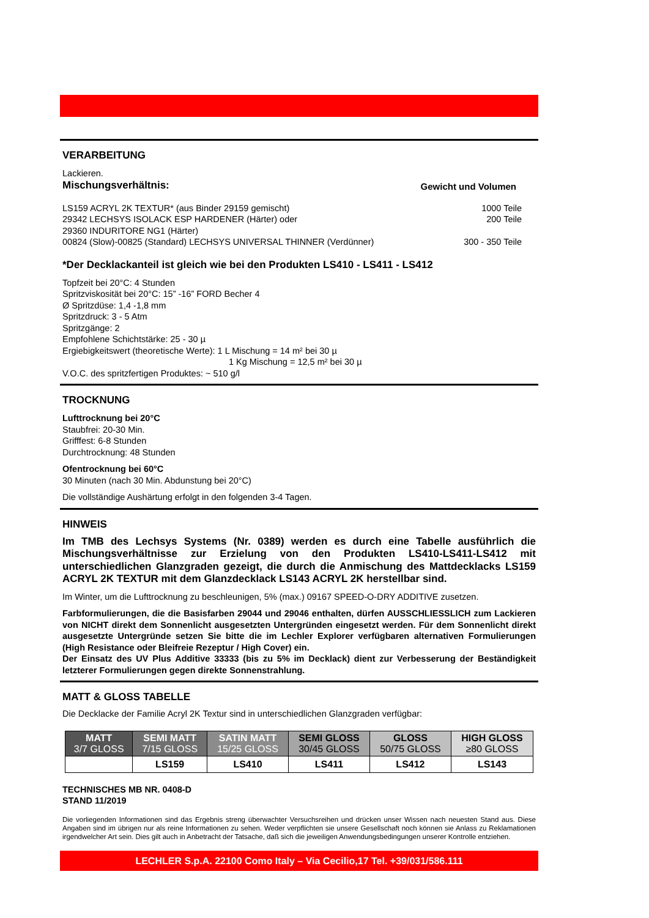VERARBEITUNG
Lackieren.
Mischungsverhältnis: Gewicht und Volumen
LS159 ACRYL 2K TEXTUR* (aus Binder 29159 gemischt)
1000 Teile
29342 LECHSYS ISOLACK ESP HARDENER (Härter) oder
200 Teile
29360 INDURITORE NG1 (Härter)
00824 (Slow)-00825 (Standard) LECHSYS UNIVERSAL THINNER (Verdünner)
300 - 350 Teile
*Der Decklackanteil ist gleich wie bei den Produkten LS410 - LS411 - LS412
Topfzeit bei 20°C: 4 Stunden
Spritzviskosität bei 20°C: 15” -16” FORD Becher 4
Ø Spritzdüse: 1,4 -1,8 mm
Spritzdruck: 3 - 5 Atm
Spritzgänge: 2
Empfohlene Schichtstärke: 25 - 30 µ
Ergiebigkeitswert (theoretische Werte): 1 L Mischung = 14 m² bei 30 µ
1 Kg Mischung = 12,5 m² bei 30 µ
V.O.C. des spritzfertigen Produktes: ~ 510 g/l
TROCKNUNG
Lufttrocknung bei 20°C
Staubfrei: 20-30 Min.
Grifffest: 6-8 Stunden
Durchtrocknung: 48 Stunden
Ofentrocknung bei 60°C
30 Minuten (nach 30 Min. Abdunstung bei 20°C)
Die vollständige Aushärtung erfolgt in den folgenden 3-4 Tagen.
HINWEIS
Im TMB des Lechsys Systems (Nr. 0389) werden es durch eine Tabelle ausführlich die Mischungsverhältnisse zur Erzielung von den Produkten LS410-LS411-LS412 mit unterschiedlichen Glanzgraden gezeigt, die durch die Anmischung des Mattdecklacks LS159 ACRYL 2K TEXTUR mit dem Glanzdecklack LS143 ACRYL 2K herstellbar sind.
Im Winter, um die Lufttrocknung zu beschleunigen, 5% (max.) 09167 SPEED-O-DRY ADDITIVE zusetzen.
Farbformulierungen, die die Basisfarben 29044 und 29046 enthalten, dürfen AUSSCHLIESSLICH zum Lackieren von NICHT direkt dem Sonnenlicht ausgesetzten Untergründen eingesetzt werden. Für dem Sonnenlicht direkt ausgesetzte Untergründe setzen Sie bitte die im Lechler Explorer verfügbaren alternativen Formulierungen (High Resistance oder Bleifreie Rezeptur / High Cover) ein.
Der Einsatz des UV Plus Additive 33333 (bis zu 5% im Decklack) dient zur Verbesserung der Beständigkeit letzterer Formulierungen gegen direkte Sonnenstrahlung.
MATT & GLOSS TABELLE
Die Decklacke der Familie Acryl 2K Textur sind in unterschiedlichen Glanzgraden verfügbar:
| MATT 3/7 GLOSS | SEMI MATT 7/15 GLOSS | SATIN MATT 15/25 GLOSS | SEMI GLOSS 30/45 GLOSS | GLOSS 50/75 GLOSS | HIGH GLOSS ≥80 GLOSS |
| --- | --- | --- | --- | --- | --- |
| | LS159 | LS410 | LS411 | LS412 | LS143 |
TECHNISCHES MB NR. 0408-D
STAND 11/2019
Die vorliegenden Informationen sind das Ergebnis streng überwachter Versuchsreihen und drücken unser Wissen nach neuesten Stand aus. Diese Angaben sind im übrigen nur als reine Informationen zu sehen. Weder verpflichten sie unsere Gesellschaft noch können sie Anlass zu Reklamationen irgendwelcher Art sein. Dies gilt auch in Anbetracht der Tatsache, daß sich die jeweiligen Anwendungsbedingungen unserer Kontrolle entziehen.
LECHLER S.p.A. 22100 Como Italy – Via Cecilio,17 Tel. +39/031/586.111